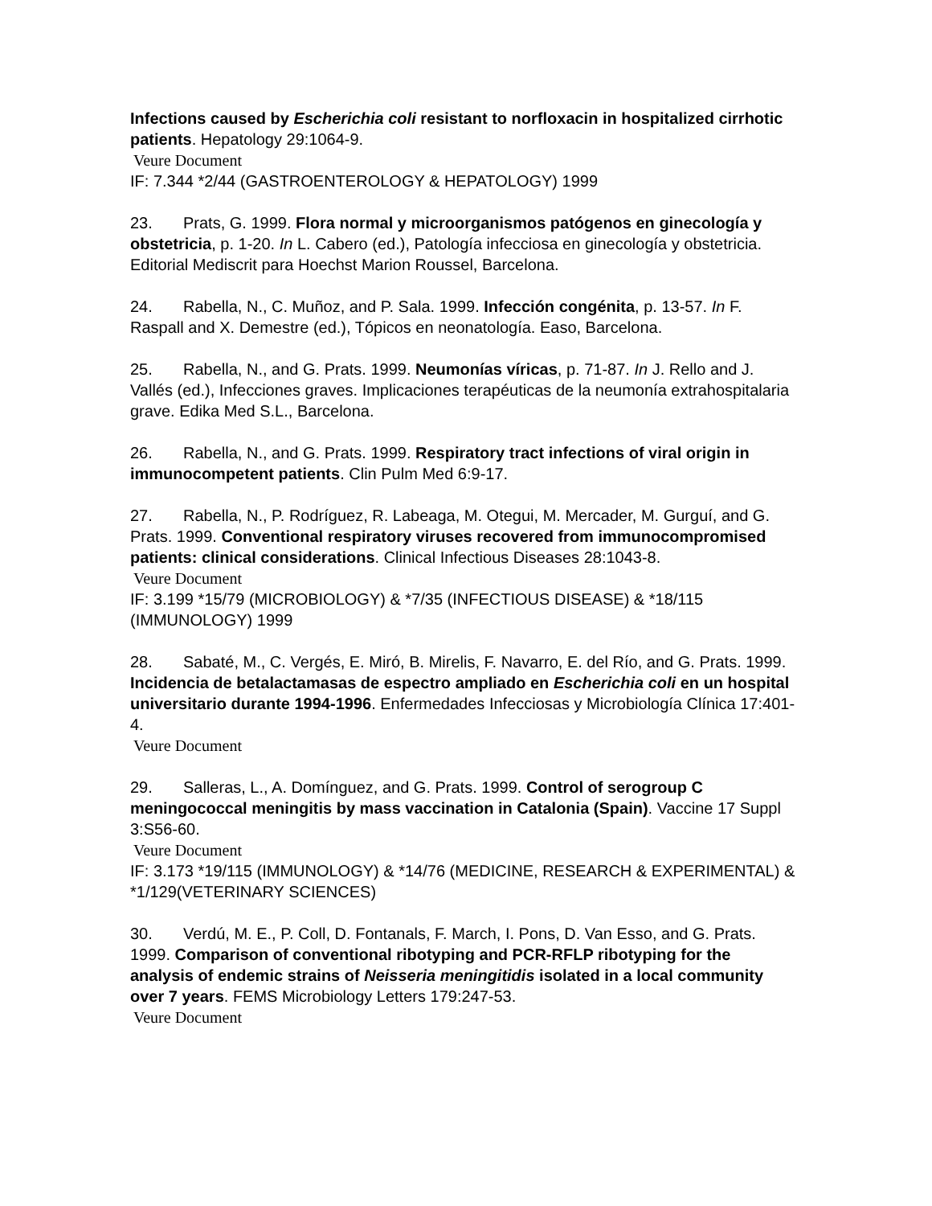Infections caused by Escherichia coli resistant to norfloxacin in hospitalized cirrhotic patients. Hepatology 29:1064-9.
Veure Document
IF: 7.344 *2/44 (GASTROENTEROLOGY & HEPATOLOGY) 1999
23. Prats, G. 1999. Flora normal y microorganismos patógenos en ginecología y obstetricia, p. 1-20. In L. Cabero (ed.), Patología infecciosa en ginecología y obstetricia. Editorial Mediscrit para Hoechst Marion Roussel, Barcelona.
24. Rabella, N., C. Muñoz, and P. Sala. 1999. Infección congénita, p. 13-57. In F. Raspall and X. Demestre (ed.), Tópicos en neonatología. Easo, Barcelona.
25. Rabella, N., and G. Prats. 1999. Neumonías víricas, p. 71-87. In J. Rello and J. Vallés (ed.), Infecciones graves. Implicaciones terapéuticas de la neumonía extrahospitalaria grave. Edika Med S.L., Barcelona.
26. Rabella, N., and G. Prats. 1999. Respiratory tract infections of viral origin in immunocompetent patients. Clin Pulm Med 6:9-17.
27. Rabella, N., P. Rodríguez, R. Labeaga, M. Otegui, M. Mercader, M. Gurguí, and G. Prats. 1999. Conventional respiratory viruses recovered from immunocompromised patients: clinical considerations. Clinical Infectious Diseases 28:1043-8.
Veure Document
IF: 3.199 *15/79 (MICROBIOLOGY) & *7/35 (INFECTIOUS DISEASE) & *18/115 (IMMUNOLOGY) 1999
28. Sabaté, M., C. Vergés, E. Miró, B. Mirelis, F. Navarro, E. del Río, and G. Prats. 1999. Incidencia de betalactamasas de espectro ampliado en Escherichia coli en un hospital universitario durante 1994-1996. Enfermedades Infecciosas y Microbiología Clínica 17:401-4.
Veure Document
29. Salleras, L., A. Domínguez, and G. Prats. 1999. Control of serogroup C meningococcal meningitis by mass vaccination in Catalonia (Spain). Vaccine 17 Suppl 3:S56-60.
Veure Document
IF: 3.173 *19/115 (IMMUNOLOGY) & *14/76 (MEDICINE, RESEARCH & EXPERIMENTAL) & *1/129(VETERINARY SCIENCES)
30. Verdú, M. E., P. Coll, D. Fontanals, F. March, I. Pons, D. Van Esso, and G. Prats. 1999. Comparison of conventional ribotyping and PCR-RFLP ribotyping for the analysis of endemic strains of Neisseria meningitidis isolated in a local community over 7 years. FEMS Microbiology Letters 179:247-53.
Veure Document